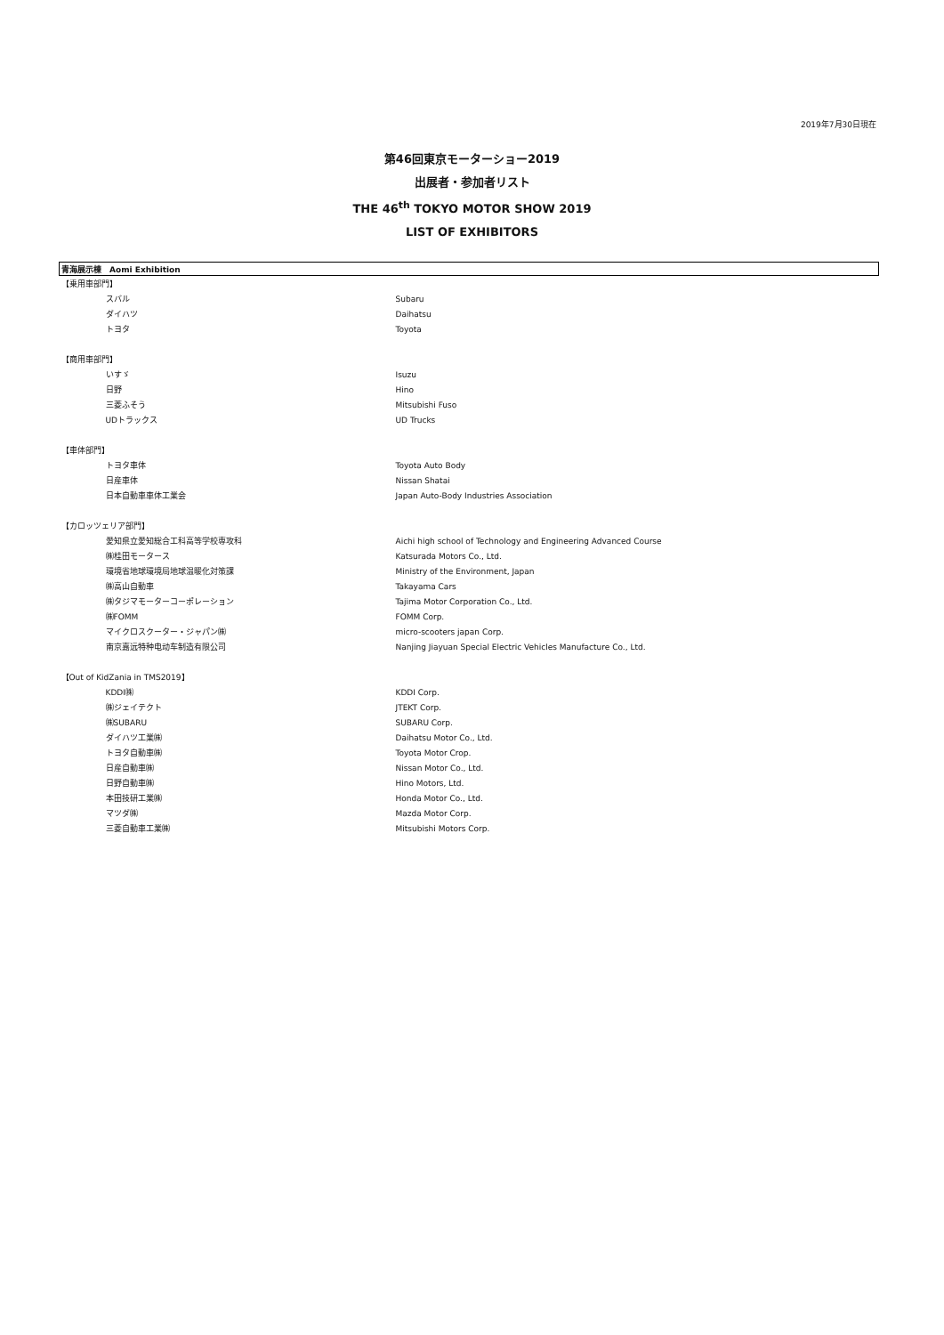2019年7月30日現在
第46回東京モーターショー2019
出展者・参加者リスト
THE 46<sup>th</sup> TOKYO MOTOR SHOW 2019
LIST OF EXHIBITORS
| 青海展示棟 Aomi Exhibition | |
| 【乗用車部門】 | |
| スバル | Subaru |
| ダイハツ | Daihatsu |
| トヨタ | Toyota |
| 【商用車部門】 | |
| いすゞ | Isuzu |
| 日野 | Hino |
| 三菱ふそう | Mitsubishi Fuso |
| UDトラックス | UD Trucks |
| 【車体部門】 | |
| トヨタ車体 | Toyota Auto Body |
| 日産車体 | Nissan Shatai |
| 日本自動車車体工業会 | Japan Auto-Body Industries Association |
| 【カロッツェリア部門】 | |
| 愛知県立愛知総合工科高等学校専攻科 | Aichi high school of Technology and Engineering Advanced Course |
| ㈱桂田モータース | Katsurada Motors Co., Ltd. |
| 環境省地球環境局地球温暖化対策課 | Ministry of the Environment, Japan |
| ㈱高山自動車 | Takayama Cars |
| ㈱タジマモーターコーポレーション | Tajima Motor Corporation Co., Ltd. |
| ㈱FOMM | FOMM Corp. |
| マイクロスクーター・ジャパン㈱ | micro-scooters japan Corp. |
| 南京嘉远特种电动车制造有限公司 | Nanjing Jiayuan Special Electric Vehicles Manufacture Co., Ltd. |
| 【Out of KidZania in TMS2019】 | |
| KDDI㈱ | KDDI Corp. |
| ㈱ジェイテクト | JTEKT Corp. |
| ㈱SUBARU | SUBARU Corp. |
| ダイハツ工業㈱ | Daihatsu Motor Co., Ltd. |
| トヨタ自動車㈱ | Toyota Motor Crop. |
| 日産自動車㈱ | Nissan Motor Co., Ltd. |
| 日野自動車㈱ | Hino Motors, Ltd. |
| 本田技研工業㈱ | Honda Motor Co., Ltd. |
| マツダ㈱ | Mazda Motor Corp. |
| 三菱自動車工業㈱ | Mitsubishi Motors Corp. |